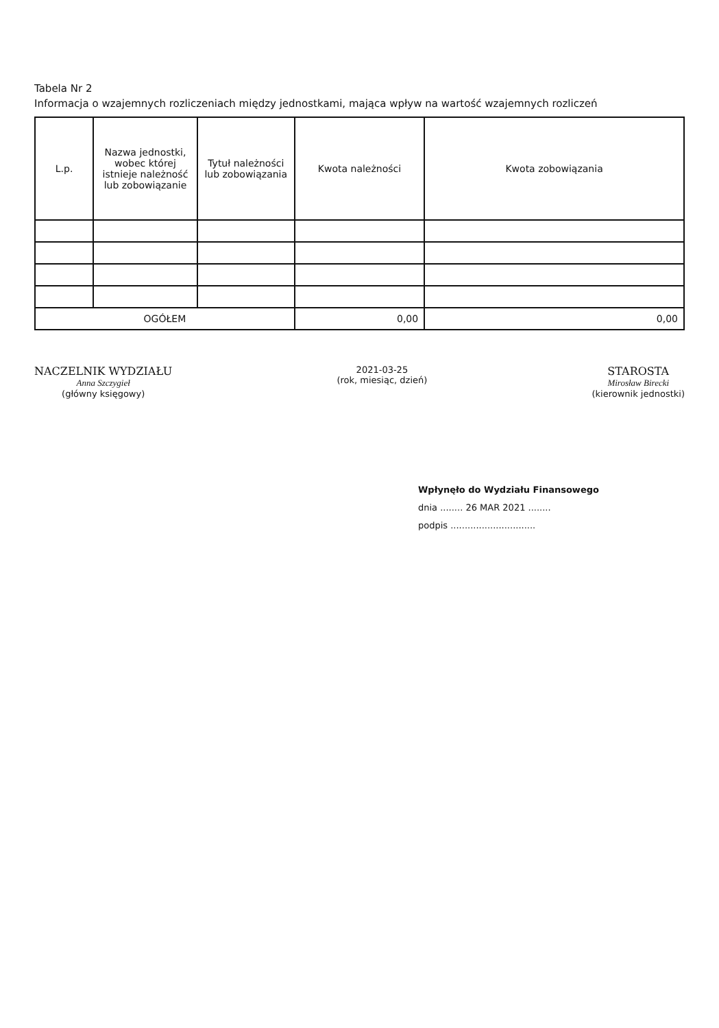Tabela Nr 2
Informacja o wzajemnych rozliczeniach między jednostkami, mająca wpływ na wartość wzajemnych rozliczeń
| L.p. | Nazwa jednostki, wobec której istnieje należność lub zobowiązanie | Tytuł należności lub zobowiązania | Kwota należności | Kwota zobowiązania |
| --- | --- | --- | --- | --- |
| OGÓŁEM | | | 0,00 | 0,00 |
NACZELNIK WYDZIAŁU
Anna Szczygieł
(główny księgowy)
2021-03-25
(rok, miesiąc, dzień)
STAROSTA
Mirosław Birecki
(kierownik jednostki)
Wpłynęło do Wydziału Finansowego
dnia ........ 26 MAR 2021 ........
podpis ..............................